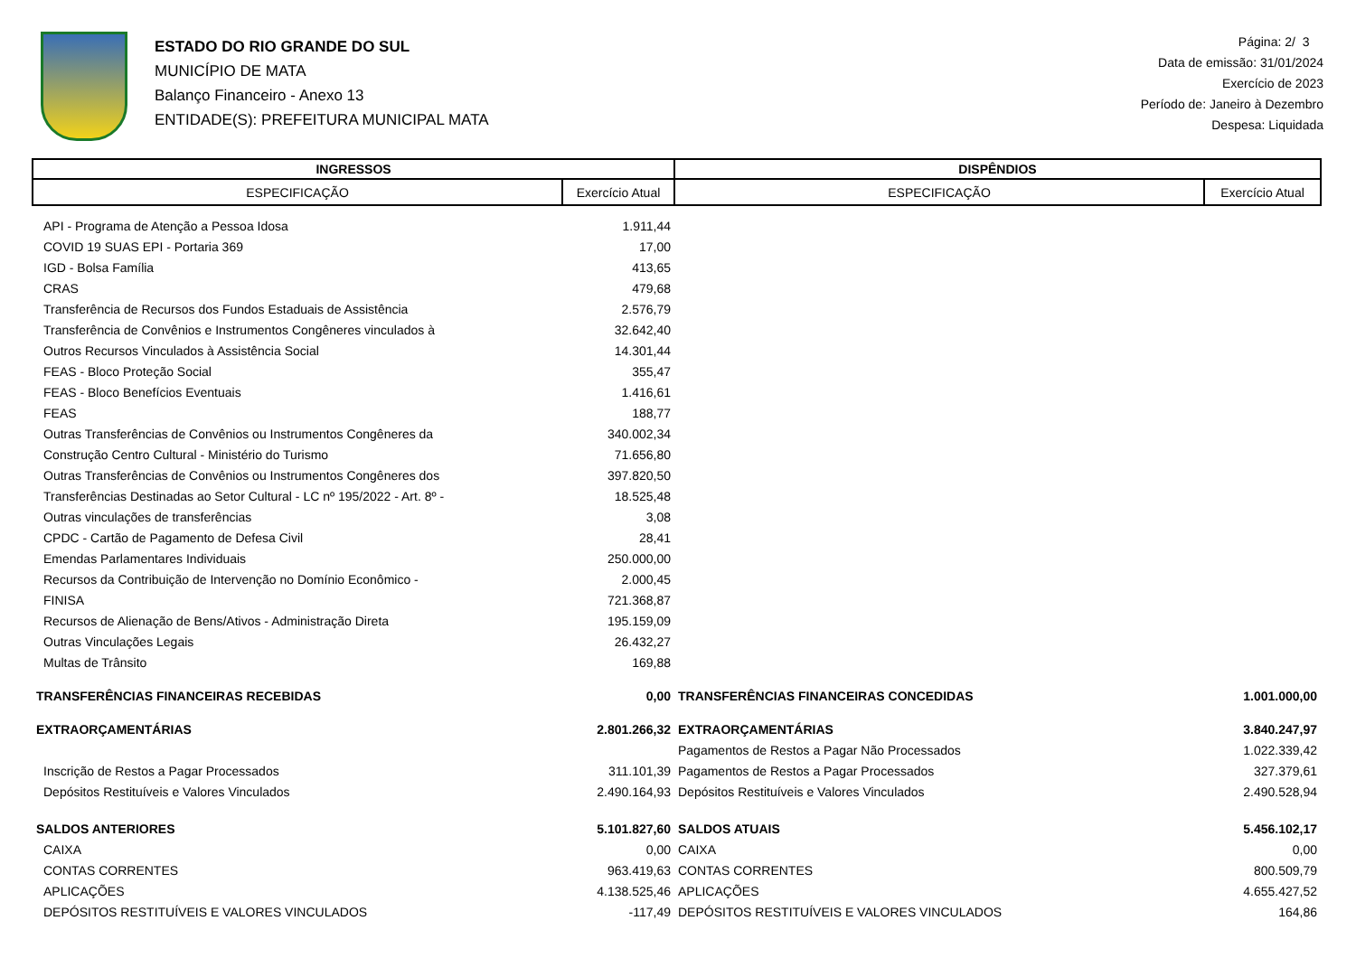ESTADO DO RIO GRANDE DO SUL
MUNICÍPIO DE MATA
Balanço Financeiro - Anexo 13
ENTIDADE(S): PREFEITURA MUNICIPAL MATA
Página: 2/ 3
Data de emissão: 31/01/2024
Exercício de 2023
Período de: Janeiro à Dezembro
Despesa: Liquidada
| INGRESSOS | | DISPÊNDIOS | |
| --- | --- | --- | --- |
| ESPECIFICAÇÃO | Exercício Atual | ESPECIFICAÇÃO | Exercício Atual |
| API - Programa de Atenção a Pessoa Idosa | 1.911,44 | | |
| COVID 19 SUAS EPI - Portaria 369 | 17,00 | | |
| IGD - Bolsa Família | 413,65 | | |
| CRAS | 479,68 | | |
| Transferência de Recursos dos Fundos Estaduais de Assistência | 2.576,79 | | |
| Transferência de Convênios e Instrumentos Congêneres vinculados à | 32.642,40 | | |
| Outros Recursos Vinculados à Assistência Social | 14.301,44 | | |
| FEAS - Bloco Proteção Social | 355,47 | | |
| FEAS - Bloco Benefícios Eventuais | 1.416,61 | | |
| FEAS | 188,77 | | |
| Outras Transferências de Convênios ou Instrumentos Congêneres da | 340.002,34 | | |
| Construção Centro Cultural - Ministério do Turismo | 71.656,80 | | |
| Outras Transferências de Convênios ou Instrumentos Congêneres dos | 397.820,50 | | |
| Transferências Destinadas ao Setor Cultural - LC nº 195/2022 - Art. 8º - | 18.525,48 | | |
| Outras vinculações de transferências | 3,08 | | |
| CPDC - Cartão de Pagamento de Defesa Civil | 28,41 | | |
| Emendas Parlamentares Individuais | 250.000,00 | | |
| Recursos da Contribuição de Intervenção no Domínio Econômico - | 2.000,45 | | |
| FINISA | 721.368,87 | | |
| Recursos de Alienação de Bens/Ativos - Administração Direta | 195.159,09 | | |
| Outras Vinculações Legais | 26.432,27 | | |
| Multas de Trânsito | 169,88 | | |
| TRANSFERÊNCIAS FINANCEIRAS RECEBIDAS | 0,00 | TRANSFERÊNCIAS FINANCEIRAS CONCEDIDAS | 1.001.000,00 |
| EXTRAORÇAMENTÁRIAS | 2.801.266,32 | EXTRAORÇAMENTÁRIAS | 3.840.247,97 |
| | | Pagamentos de Restos a Pagar Não Processados | 1.022.339,42 |
| Inscrição de Restos a Pagar Processados | 311.101,39 | Pagamentos de Restos a Pagar Processados | 327.379,61 |
| Depósitos Restituíveis e Valores Vinculados | 2.490.164,93 | Depósitos Restituíveis e Valores Vinculados | 2.490.528,94 |
| SALDOS ANTERIORES | 5.101.827,60 | SALDOS ATUAIS | 5.456.102,17 |
| CAIXA | 0,00 | CAIXA | 0,00 |
| CONTAS CORRENTES | 963.419,63 | CONTAS CORRENTES | 800.509,79 |
| APLICAÇÕES | 4.138.525,46 | APLICAÇÕES | 4.655.427,52 |
| DEPÓSITOS RESTITUÍVEIS E VALORES VINCULADOS | -117,49 | DEPÓSITOS RESTITUÍVEIS E VALORES VINCULADOS | 164,86 |